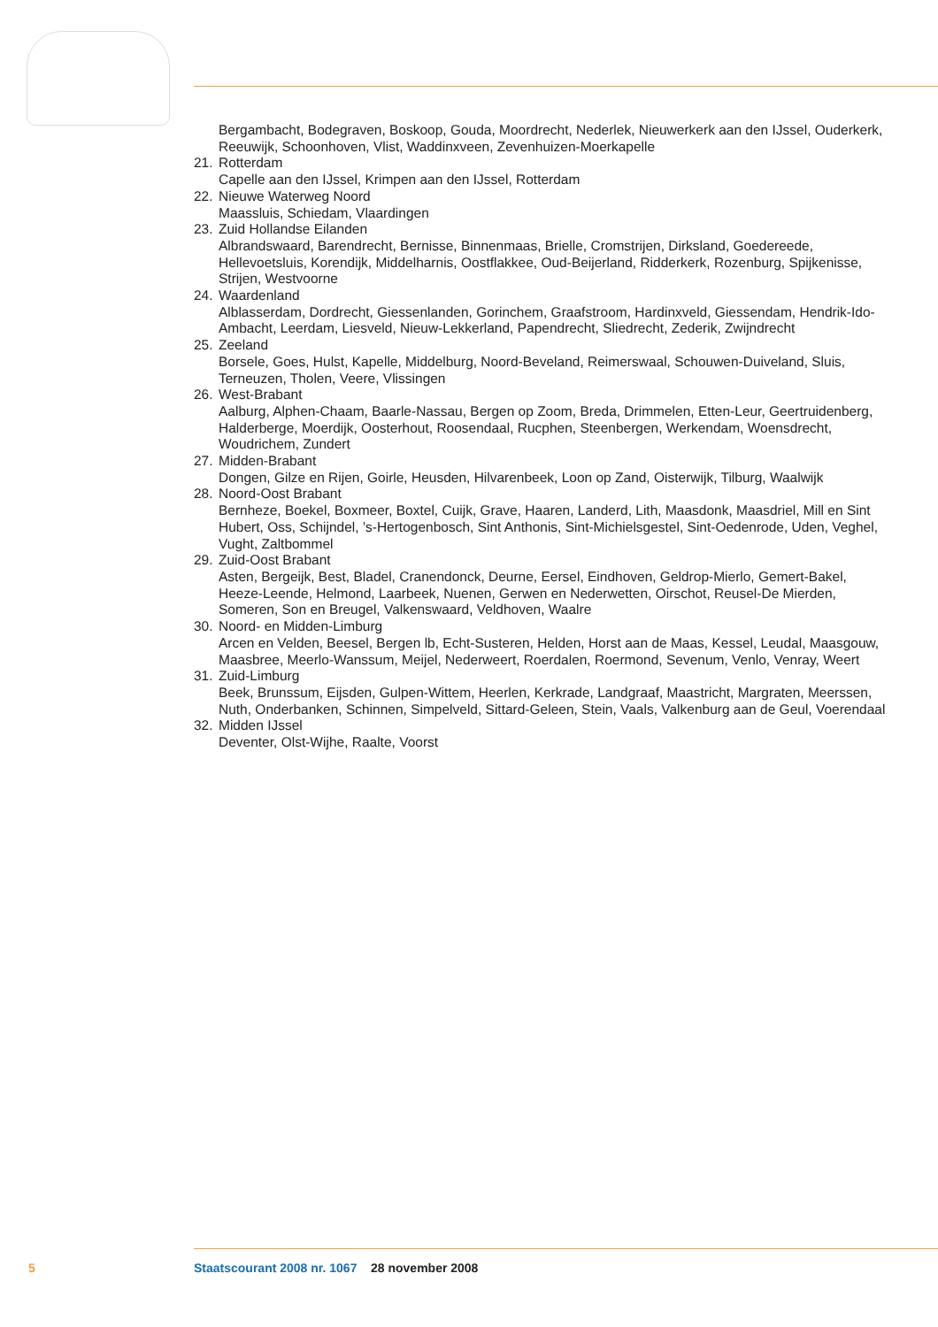Bergambacht, Bodegraven, Boskoop, Gouda, Moordrecht, Nederlek, Nieuwerkerk aan den IJssel, Ouderkerk, Reeuwijk, Schoonhoven, Vlist, Waddinxveen, Zevenhuizen-Moerkapelle
21. Rotterdam
Capelle aan den IJssel, Krimpen aan den IJssel, Rotterdam
22. Nieuwe Waterweg Noord
Maassluis, Schiedam, Vlaardingen
23. Zuid Hollandse Eilanden
Albrandswaard, Barendrecht, Bernisse, Binnenmaas, Brielle, Cromstrijen, Dirksland, Goedereede, Hellevoetsluis, Korendijk, Middelharnis, Oostflakkee, Oud-Beijerland, Ridderkerk, Rozenburg, Spijkenisse, Strijen, Westvoorne
24. Waardenland
Alblasserdam, Dordrecht, Giessenlanden, Gorinchem, Graafstroom, Hardinxveld, Giessendam, Hendrik-Ido-Ambacht, Leerdam, Liesveld, Nieuw-Lekkerland, Papendrecht, Sliedrecht, Zederik, Zwijndrecht
25. Zeeland
Borsele, Goes, Hulst, Kapelle, Middelburg, Noord-Beveland, Reimerswaal, Schouwen-Duiveland, Sluis, Terneuzen, Tholen, Veere, Vlissingen
26. West-Brabant
Aalburg, Alphen-Chaam, Baarle-Nassau, Bergen op Zoom, Breda, Drimmelen, Etten-Leur, Geertruidenberg, Halderberge, Moerdijk, Oosterhout, Roosendaal, Rucphen, Steenbergen, Werkendam, Woensdrecht, Woudrichem, Zundert
27. Midden-Brabant
Dongen, Gilze en Rijen, Goirle, Heusden, Hilvarenbeek, Loon op Zand, Oisterwijk, Tilburg, Waalwijk
28. Noord-Oost Brabant
Bernheze, Boekel, Boxmeer, Boxtel, Cuijk, Grave, Haaren, Landerd, Lith, Maasdonk, Maasdriel, Mill en Sint Hubert, Oss, Schijndel, ’s-Hertogenbosch, Sint Anthonis, Sint-Michielsgestel, Sint-Oedenrode, Uden, Veghel, Vught, Zaltbommel
29. Zuid-Oost Brabant
Asten, Bergeijk, Best, Bladel, Cranendonck, Deurne, Eersel, Eindhoven, Geldrop-Mierlo, Gemert-Bakel, Heeze-Leende, Helmond, Laarbeek, Nuenen, Gerwen en Nederwetten, Oirschot, Reusel-De Mierden, Someren, Son en Breugel, Valkenswaard, Veldhoven, Waalre
30. Noord- en Midden-Limburg
Arcen en Velden, Beesel, Bergen lb, Echt-Susteren, Helden, Horst aan de Maas, Kessel, Leudal, Maasgouw, Maasbree, Meerlo-Wanssum, Meijel, Nederweert, Roerdalen, Roermond, Sevenum, Venlo, Venray, Weert
31. Zuid-Limburg
Beek, Brunssum, Eijsden, Gulpen-Wittem, Heerlen, Kerkrade, Landgraaf, Maastricht, Margraten, Meerssen, Nuth, Onderbanken, Schinnen, Simpelveld, Sittard-Geleen, Stein, Vaals, Valkenburg aan de Geul, Voerendaal
32. Midden IJssel
Deventer, Olst-Wijhe, Raalte, Voorst
5 Staatscourant 2008 nr. 1067 28 november 2008